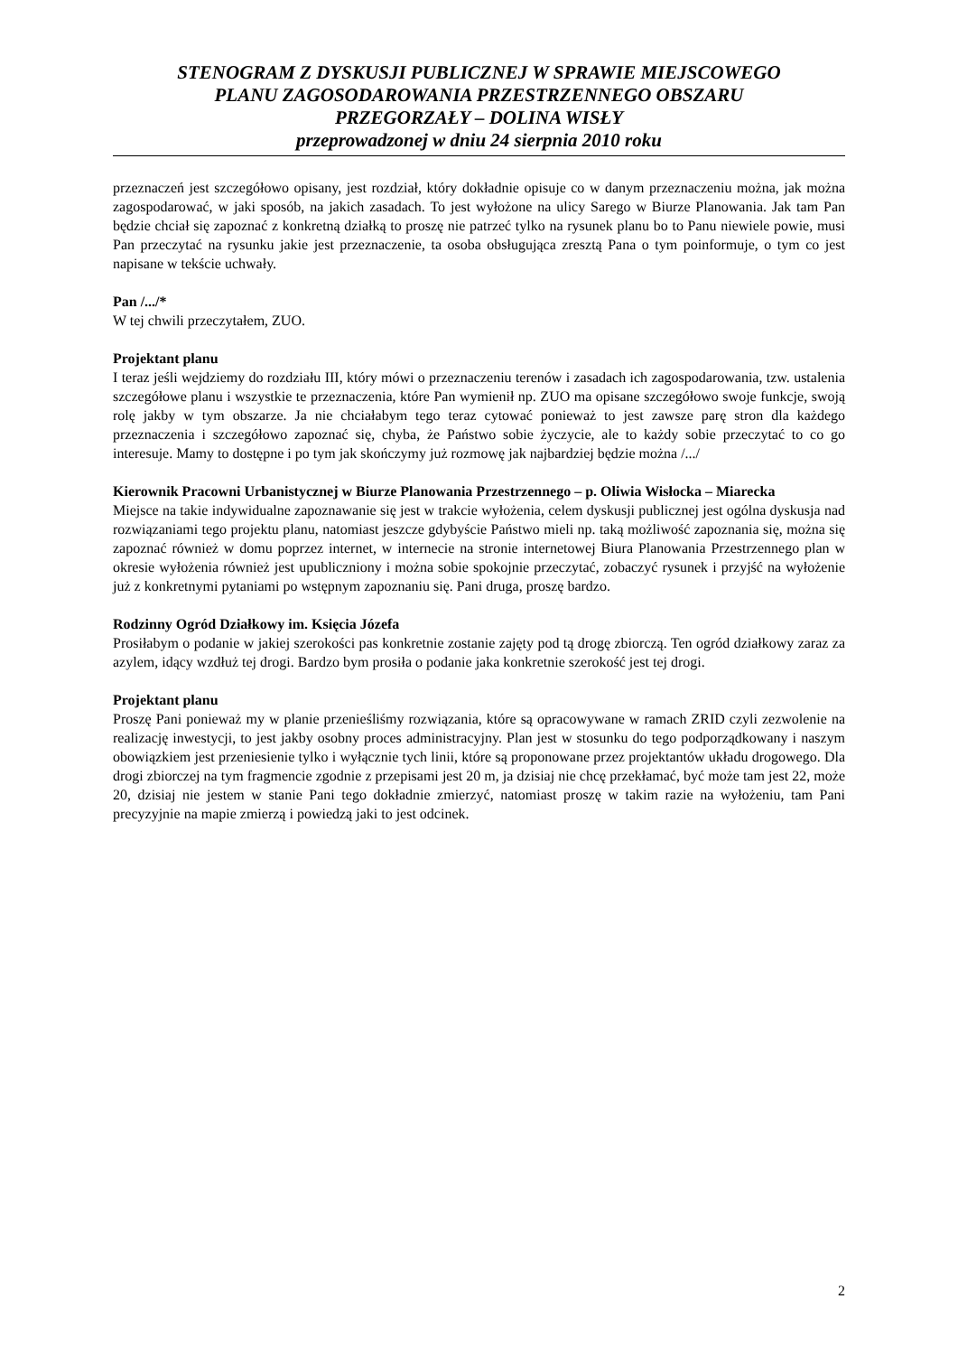STENOGRAM Z DYSKUSJI PUBLICZNEJ W SPRAWIE MIEJSCOWEGO
PLANU ZAGOSODAROWANIA PRZESTRZENNEGO OBSZARU
PRZEGORZAŁY – DOLINA WISŁY
przeprowadzonej w dniu 24 sierpnia 2010 roku
przeznaczeń jest szczegółowo opisany, jest rozdział, który dokładnie opisuje co w danym przeznaczeniu można, jak można zagospodarować, w jaki sposób, na jakich zasadach. To jest wyłożone na ulicy Sarego w Biurze Planowania. Jak tam Pan będzie chciał się zapoznać z konkretną działką to proszę nie patrzeć tylko na rysunek planu bo to Panu niewiele powie, musi Pan przeczytać na rysunku jakie jest przeznaczenie, ta osoba obsługująca zresztą Pana o tym poinformuje, o tym co jest napisane w tekście uchwały.
Pan /.../*
W tej chwili przeczytałem, ZUO.
Projektant planu
I teraz jeśli wejdziemy do rozdziału III, który mówi o przeznaczeniu terenów i zasadach ich zagospodarowania, tzw. ustalenia szczegółowe planu i wszystkie te przeznaczenia, które Pan wymienił np. ZUO ma opisane szczegółowo swoje funkcje, swoją rolę jakby w tym obszarze. Ja nie chciałabym tego teraz cytować ponieważ to jest zawsze parę stron dla każdego przeznaczenia i szczegółowo zapoznać się, chyba, że Państwo sobie życzycie, ale to każdy sobie przeczytać to co go interesuje. Mamy to dostępne i po tym jak skończymy już rozmowę jak najbardziej będzie można /.../
Kierownik Pracowni Urbanistycznej w Biurze Planowania Przestrzennego – p. Oliwia Wisłocka – Miarecka
Miejsce na takie indywidualne zapoznawanie się jest w trakcie wyłożenia, celem dyskusji publicznej jest ogólna dyskusja nad rozwiązaniami tego projektu planu, natomiast jeszcze gdybyście Państwo mieli np. taką możliwość zapoznania się, można się zapoznać również w domu poprzez internet, w internecie na stronie internetowej Biura Planowania Przestrzennego plan w okresie wyłożenia również jest upubliczniony i można sobie spokojnie przeczytać, zobaczyć rysunek i przyjść na wyłożenie już z konkretnymi pytaniami po wstępnym zapoznaniu się. Pani druga, proszę bardzo.
Rodzinny Ogród Działkowy im. Księcia Józefa
Prosiłabym o podanie w jakiej szerokości pas konkretnie zostanie zajęty pod tą drogę zbiorczą. Ten ogród działkowy zaraz za azylem, idący wzdłuż tej drogi. Bardzo bym prosiła o podanie jaka konkretnie szerokość jest tej drogi.
Projektant planu
Proszę Pani ponieważ my w planie przenieśliśmy rozwiązania, które są opracowywane w ramach ZRID czyli zezwolenie na realizację inwestycji, to jest jakby osobny proces administracyjny. Plan jest w stosunku do tego podporządkowany i naszym obowiązkiem jest przeniesienie tylko i wyłącznie tych linii, które są proponowane przez projektantów układu drogowego. Dla drogi zbiorczej na tym fragmencie zgodnie z przepisami jest 20 m, ja dzisiaj nie chcę przekłamać, być może tam jest 22, może 20, dzisiaj nie jestem w stanie Pani tego dokładnie zmierzyć, natomiast proszę w takim razie na wyłożeniu, tam Pani precyzyjnie na mapie zmierzą i powiedzą jaki to jest odcinek.
2